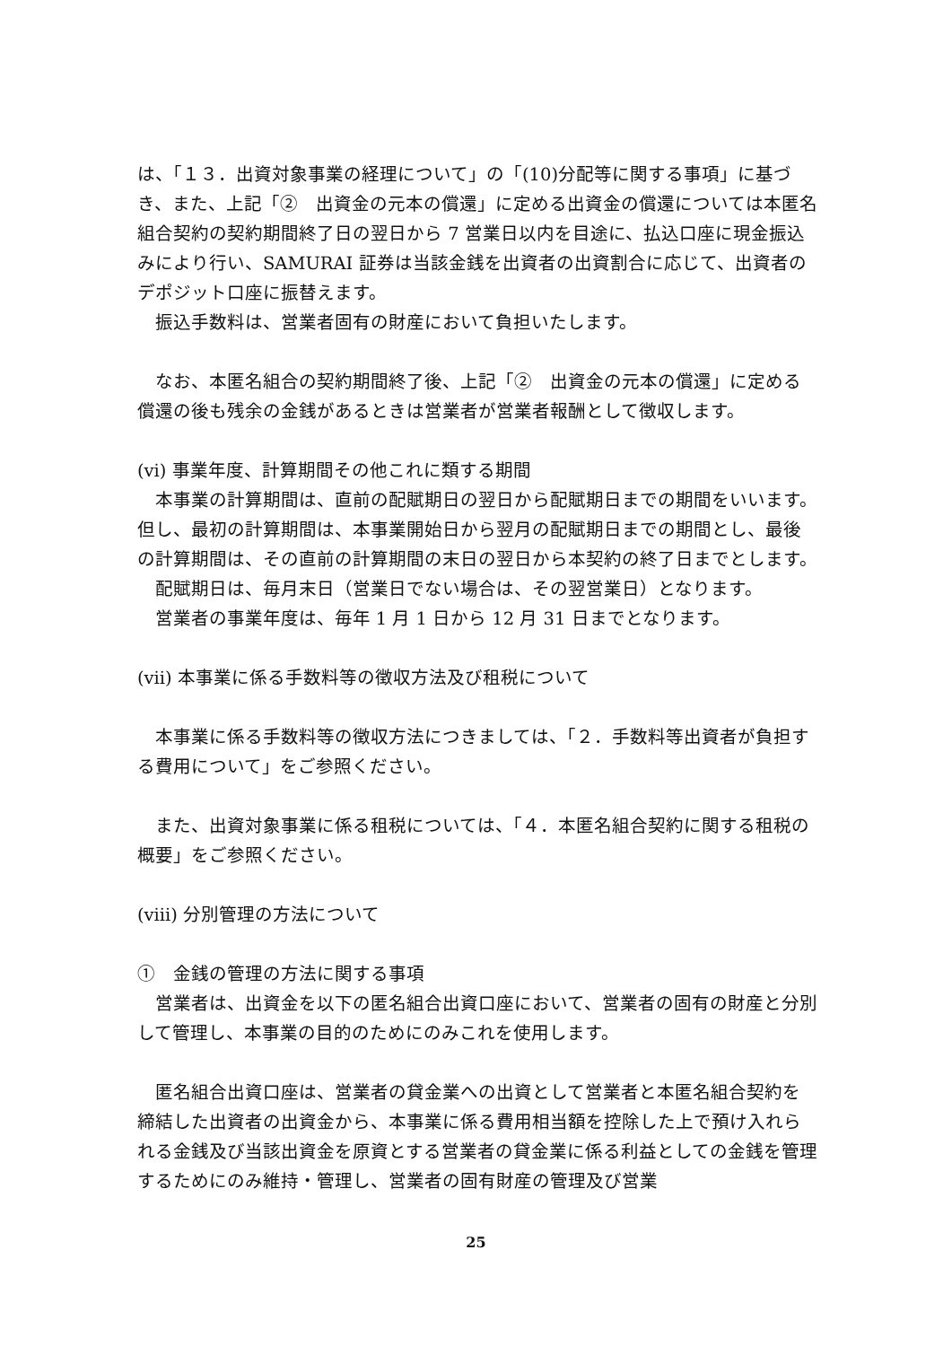は、「１３．出資対象事業の経理について」の「(10)分配等に関する事項」に基づき、また、上記「②　出資金の元本の償還」に定める出資金の償還については本匿名組合契約の契約期間終了日の翌日から 7 営業日以内を目途に、払込口座に現金振込みにより行い、SAMURAI 証券は当該金銭を出資者の出資割合に応じて、出資者のデポジット口座に振替えます。
振込手数料は、営業者固有の財産において負担いたします。
なお、本匿名組合の契約期間終了後、上記「②　出資金の元本の償還」に定める償還の後も残余の金銭があるときは営業者が営業者報酬として徴収します。
(vi) 事業年度、計算期間その他これに類する期間
本事業の計算期間は、直前の配賦期日の翌日から配賦期日までの期間をいいます。但し、最初の計算期間は、本事業開始日から翌月の配賦期日までの期間とし、最後の計算期間は、その直前の計算期間の末日の翌日から本契約の終了日までとします。
配賦期日は、毎月末日（営業日でない場合は、その翌営業日）となります。
営業者の事業年度は、毎年 1 月 1 日から 12 月 31 日までとなります。
(vii) 本事業に係る手数料等の徴収方法及び租税について
本事業に係る手数料等の徴収方法につきましては、「２．手数料等出資者が負担する費用について」をご参照ください。
また、出資対象事業に係る租税については、「４．本匿名組合契約に関する租税の概要」をご参照ください。
(viii) 分別管理の方法について
①　金銭の管理の方法に関する事項
営業者は、出資金を以下の匿名組合出資口座において、営業者の固有の財産と分別して管理し、本事業の目的のためにのみこれを使用します。
匿名組合出資口座は、営業者の貸金業への出資として営業者と本匿名組合契約を締結した出資者の出資金から、本事業に係る費用相当額を控除した上で預け入れられる金銭及び当該出資金を原資とする営業者の貸金業に係る利益としての金銭を管理するためにのみ維持・管理し、営業者の固有財産の管理及び営業
25